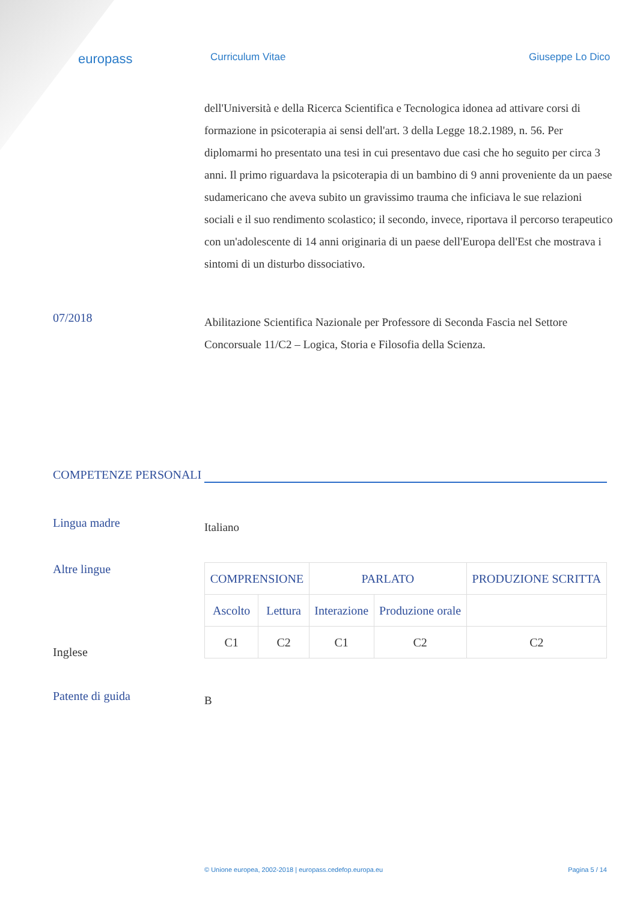europass
Curriculum Vitae Giuseppe Lo Dico
dell'Università e della Ricerca Scientifica e Tecnologica idonea ad attivare corsi di formazione in psicoterapia ai sensi dell'art. 3 della Legge 18.2.1989, n. 56. Per diplomarmi ho presentato una tesi in cui presentavo due casi che ho seguito per circa 3 anni. Il primo riguardava la psicoterapia di un bambino di 9 anni proveniente da un paese sudamericano che aveva subito un gravissimo trauma che inficiava le sue relazioni sociali e il suo rendimento scolastico; il secondo, invece, riportava il percorso terapeutico con un'adolescente di 14 anni originaria di un paese dell'Europa dell'Est che mostrava i sintomi di un disturbo dissociativo.
07/2018
Abilitazione Scientifica Nazionale per Professore di Seconda Fascia nel Settore Concorsuale 11/C2 – Logica, Storia e Filosofia della Scienza.
COMPETENZE PERSONALI
Lingua madre
Italiano
Altre lingue
Inglese
| COMPRENSIONE | | PARLATO | | PRODUZIONE SCRITTA |
| Ascolto | Lettura | Interazione | Produzione orale | |
| C1 | C2 | C1 | C2 | C2 |
Patente di guida
B
© Unione europea, 2002-2018 | europass.cedefop.europa.eu Pagina 5 / 14